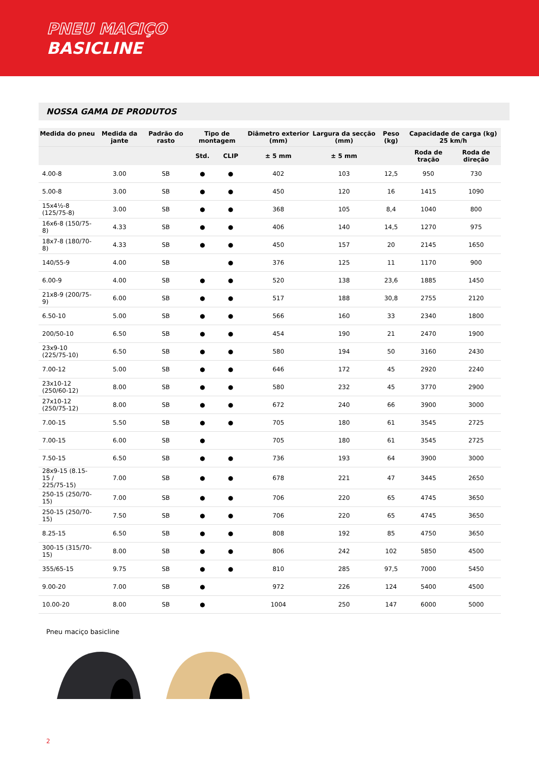PNEU MACIÇO
BASICLINE
NOSSA GAMA DE PRODUTOS
| Medida do pneu | Medida da jante | Padrão do rasto | Tipo de montagem | | Diâmetro exterior (mm) | Largura da secção (mm) | Peso (kg) | Capacidade de carga (kg) 25 km/h | |
| --- | --- | --- | --- | --- | --- | --- | --- | --- | --- |
| | | | Std. | CLIP | ± 5 mm | ± 5 mm | | Roda de tração | Roda de direção |
| 4.00-8 | 3.00 | SB | ● | ● | 402 | 103 | 12,5 | 950 | 730 |
| 5.00-8 | 3.00 | SB | ● | ● | 450 | 120 | 16 | 1415 | 1090 |
| 15x4½-8 (125/75-8) | 3.00 | SB | ● | ● | 368 | 105 | 8,4 | 1040 | 800 |
| 16x6-8 (150/75-8) | 4.33 | SB | ● | ● | 406 | 140 | 14,5 | 1270 | 975 |
| 18x7-8 (180/70-8) | 4.33 | SB | ● | ● | 450 | 157 | 20 | 2145 | 1650 |
| 140/55-9 | 4.00 | SB | | ● | 376 | 125 | 11 | 1170 | 900 |
| 6.00-9 | 4.00 | SB | ● | ● | 520 | 138 | 23,6 | 1885 | 1450 |
| 21x8-9 (200/75-9) | 6.00 | SB | ● | ● | 517 | 188 | 30,8 | 2755 | 2120 |
| 6.50-10 | 5.00 | SB | ● | ● | 566 | 160 | 33 | 2340 | 1800 |
| 200/50-10 | 6.50 | SB | ● | ● | 454 | 190 | 21 | 2470 | 1900 |
| 23x9-10 (225/75-10) | 6.50 | SB | ● | ● | 580 | 194 | 50 | 3160 | 2430 |
| 7.00-12 | 5.00 | SB | ● | ● | 646 | 172 | 45 | 2920 | 2240 |
| 23x10-12 (250/60-12) | 8.00 | SB | ● | ● | 580 | 232 | 45 | 3770 | 2900 |
| 27x10-12 (250/75-12) | 8.00 | SB | ● | ● | 672 | 240 | 66 | 3900 | 3000 |
| 7.00-15 | 5.50 | SB | ● | ● | 705 | 180 | 61 | 3545 | 2725 |
| 7.00-15 | 6.00 | SB | ● | | 705 | 180 | 61 | 3545 | 2725 |
| 7.50-15 | 6.50 | SB | ● | ● | 736 | 193 | 64 | 3900 | 3000 |
| 28x9-15 (8.15-15 / 225/75-15) | 7.00 | SB | ● | ● | 678 | 221 | 47 | 3445 | 2650 |
| 250-15 (250/70-15) | 7.00 | SB | ● | ● | 706 | 220 | 65 | 4745 | 3650 |
| 250-15 (250/70-15) | 7.50 | SB | ● | ● | 706 | 220 | 65 | 4745 | 3650 |
| 8.25-15 | 6.50 | SB | ● | ● | 808 | 192 | 85 | 4750 | 3650 |
| 300-15 (315/70-15) | 8.00 | SB | ● | ● | 806 | 242 | 102 | 5850 | 4500 |
| 355/65-15 | 9.75 | SB | ● | ● | 810 | 285 | 97,5 | 7000 | 5450 |
| 9.00-20 | 7.00 | SB | ● | | 972 | 226 | 124 | 5400 | 4500 |
| 10.00-20 | 8.00 | SB | ● | | 1004 | 250 | 147 | 6000 | 5000 |
Pneu maciço basicline
2